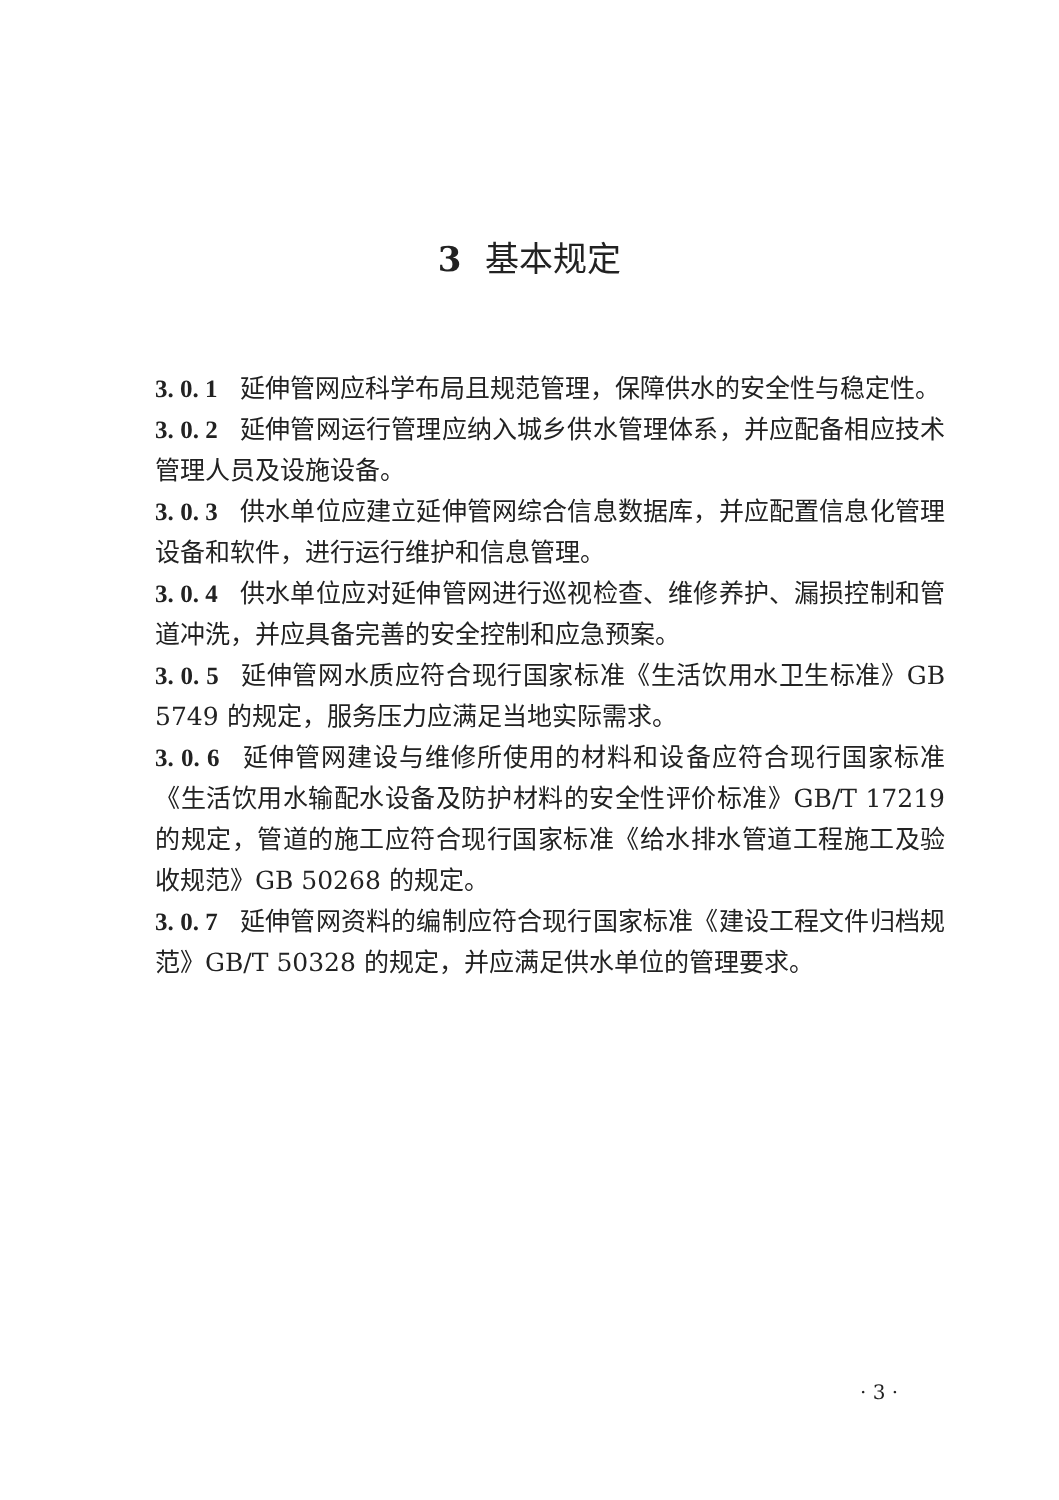3 基本规定
3. 0. 1 延伸管网应科学布局且规范管理，保障供水的安全性与稳定性。
3. 0. 2 延伸管网运行管理应纳入城乡供水管理体系，并应配备相应技术管理人员及设施设备。
3. 0. 3 供水单位应建立延伸管网综合信息数据库，并应配置信息化管理设备和软件，进行运行维护和信息管理。
3. 0. 4 供水单位应对延伸管网进行巡视检查、维修养护、漏损控制和管道冲洗，并应具备完善的安全控制和应急预案。
3. 0. 5 延伸管网水质应符合现行国家标准《生活饮用水卫生标准》GB 5749 的规定，服务压力应满足当地实际需求。
3. 0. 6 延伸管网建设与维修所使用的材料和设备应符合现行国家标准《生活饮用水输配水设备及防护材料的安全性评价标准》GB/T 17219 的规定，管道的施工应符合现行国家标准《给水排水管道工程施工及验收规范》GB 50268 的规定。
3. 0. 7 延伸管网资料的编制应符合现行国家标准《建设工程文件归档规范》GB/T 50328 的规定，并应满足供水单位的管理要求。
· 3 ·